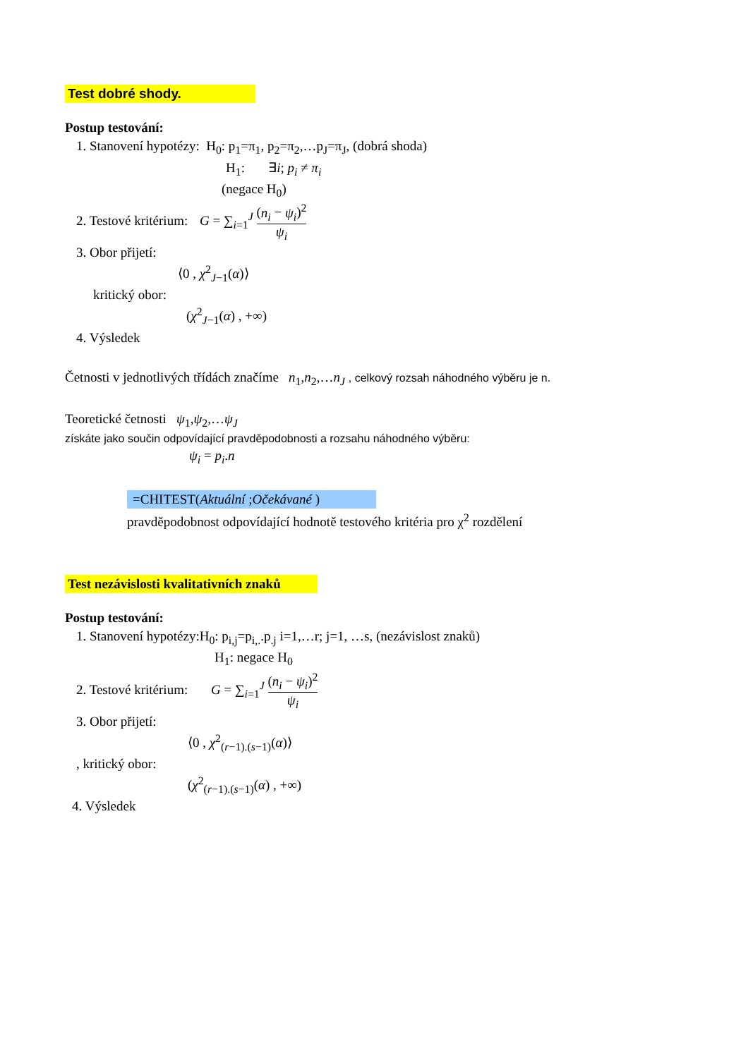Test dobré shody.
Postup testování:
1. Stanovení hypotézy: H<sub>0</sub>: p<sub>1</sub>=π<sub>1</sub>, p<sub>2</sub>=π<sub>2</sub>,…p<sub>J</sub>=π<sub>J</sub>, (dobrá shoda)
H<sub>1</sub>: ∃i; p<sub>i</sub> ≠ π<sub>i</sub>
(negace H<sub>0</sub>)
2. Testové kritérium: G = ∑<sub>i=1</sub><sup>J</sup> (n<sub>i</sub> − ψ<sub>i</sub>)<sup>2</sup> ψ<sub>i</sub>
3. Obor přijetí:
⟨0 , χ<sup>2</sup><sub>J−1</sub>(α)⟩
kritický obor:
(χ<sup>2</sup><sub>J−1</sub>(α) , +∞)
4. Výsledek
Četnosti v jednotlivých třídách značíme n<sub>1</sub>,n<sub>2</sub>,…n<sub>J</sub> , celkový rozsah náhodného výběru je n.
Teoretické četnosti ψ<sub>1</sub>,ψ<sub>2</sub>,…ψ<sub>J</sub>
získáte jako součin odpovídající pravděpodobnosti a rozsahu náhodného výběru:
ψ<sub>i</sub> = p<sub>i</sub>.n
=CHITEST(Aktuální ;Očekávané )
pravděpodobnost odpovídající hodnotě testového kritéria pro χ<sup>2</sup> rozdělení
Test nezávislosti kvalitativních znaků
Postup testování:
1. Stanovení hypotézy:H<sub>0</sub>: p<sub>i,j</sub>=p<sub>i,.</sub>.p<sub>.j</sub> i=1,…r; j=1, …s, (nezávislost znaků)
H<sub>1</sub>: negace H<sub>0</sub>
2. Testové kritérium: G = ∑<sub>i=1</sub><sup>J</sup> (n<sub>i</sub> − ψ<sub>i</sub>)<sup>2</sup> ψ<sub>i</sub>
3. Obor přijetí:
⟨0 , χ<sup>2</sup><sub>(r−1).(s−1)</sub>(α)⟩
, kritický obor:
(χ<sup>2</sup><sub>(r−1).(s−1)</sub>(α) , +∞)
4. Výsledek